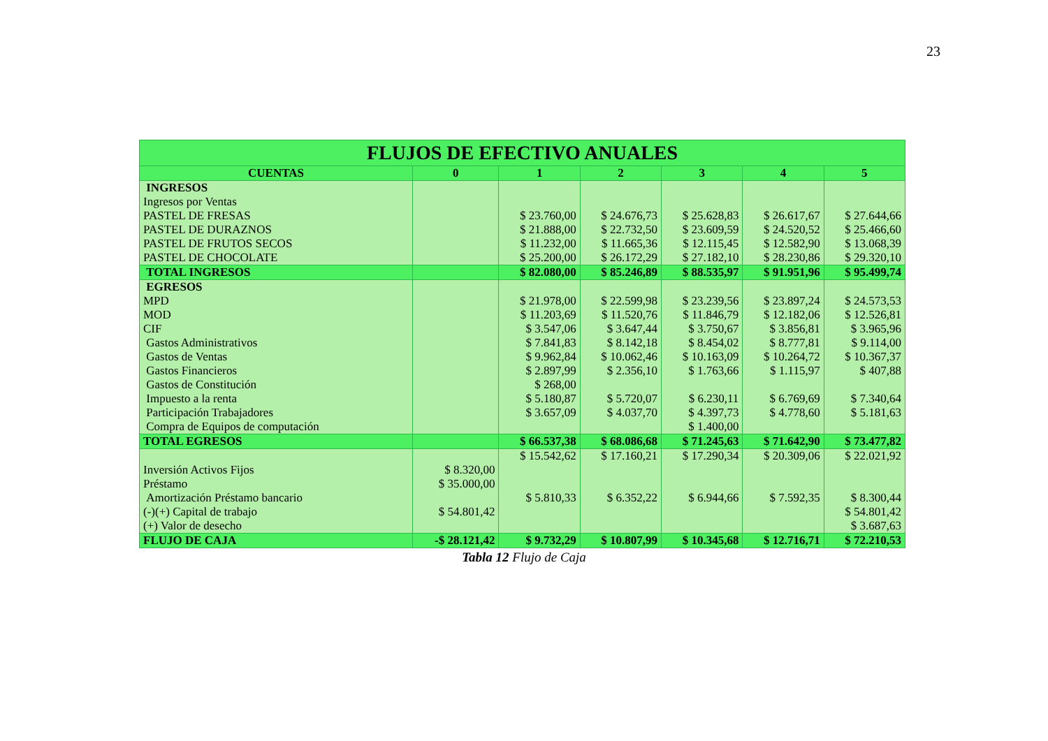23
| FLUJOS DE EFECTIVO ANUALES | | | | | | |
| --- | --- | --- | --- | --- | --- | --- |
| CUENTAS | 0 | 1 | 2 | 3 | 4 | 5 |
| INGRESOS | | | | | | |
| Ingresos por Ventas | | | | | | |
| PASTEL DE FRESAS | | $ 23.760,00 | $ 24.676,73 | $ 25.628,83 | $ 26.617,67 | $ 27.644,66 |
| PASTEL DE DURAZNOS | | $ 21.888,00 | $ 22.732,50 | $ 23.609,59 | $ 24.520,52 | $ 25.466,60 |
| PASTEL DE FRUTOS SECOS | | $ 11.232,00 | $ 11.665,36 | $ 12.115,45 | $ 12.582,90 | $ 13.068,39 |
| PASTEL DE CHOCOLATE | | $ 25.200,00 | $ 26.172,29 | $ 27.182,10 | $ 28.230,86 | $ 29.320,10 |
| TOTAL INGRESOS | | $ 82.080,00 | $ 85.246,89 | $ 88.535,97 | $ 91.951,96 | $ 95.499,74 |
| EGRESOS | | | | | | |
| MPD | | $ 21.978,00 | $ 22.599,98 | $ 23.239,56 | $ 23.897,24 | $ 24.573,53 |
| MOD | | $ 11.203,69 | $ 11.520,76 | $ 11.846,79 | $ 12.182,06 | $ 12.526,81 |
| CIF | | $ 3.547,06 | $ 3.647,44 | $ 3.750,67 | $ 3.856,81 | $ 3.965,96 |
| Gastos Administrativos | | $ 7.841,83 | $ 8.142,18 | $ 8.454,02 | $ 8.777,81 | $ 9.114,00 |
| Gastos de Ventas | | $ 9.962,84 | $ 10.062,46 | $ 10.163,09 | $ 10.264,72 | $ 10.367,37 |
| Gastos Financieros | | $ 2.897,99 | $ 2.356,10 | $ 1.763,66 | $ 1.115,97 | $ 407,88 |
| Gastos de Constitución | | $ 268,00 | | | | |
| Impuesto a la renta | | $ 5.180,87 | $ 5.720,07 | $ 6.230,11 | $ 6.769,69 | $ 7.340,64 |
| Participación Trabajadores | | $ 3.657,09 | $ 4.037,70 | $ 4.397,73 | $ 4.778,60 | $ 5.181,63 |
| Compra de Equipos de computación | | | | $ 1.400,00 | | |
| TOTAL EGRESOS | | $ 66.537,38 | $ 68.086,68 | $ 71.245,63 | $ 71.642,90 | $ 73.477,82 |
| | | $ 15.542,62 | $ 17.160,21 | $ 17.290,34 | $ 20.309,06 | $ 22.021,92 |
| Inversión Activos Fijos | $ 8.320,00 | | | | | |
| Préstamo | $ 35.000,00 | | | | | |
| Amortización Préstamo bancario | | $ 5.810,33 | $ 6.352,22 | $ 6.944,66 | $ 7.592,35 | $ 8.300,44 |
| (-)(+) Capital de trabajo | $ 54.801,42 | | | | | $ 54.801,42 |
| (+) Valor de desecho | | | | | | $ 3.687,63 |
| FLUJO DE CAJA | -$ 28.121,42 | $ 9.732,29 | $ 10.807,99 | $ 10.345,68 | $ 12.716,71 | $ 72.210,53 |
Tabla 12 Flujo de Caja